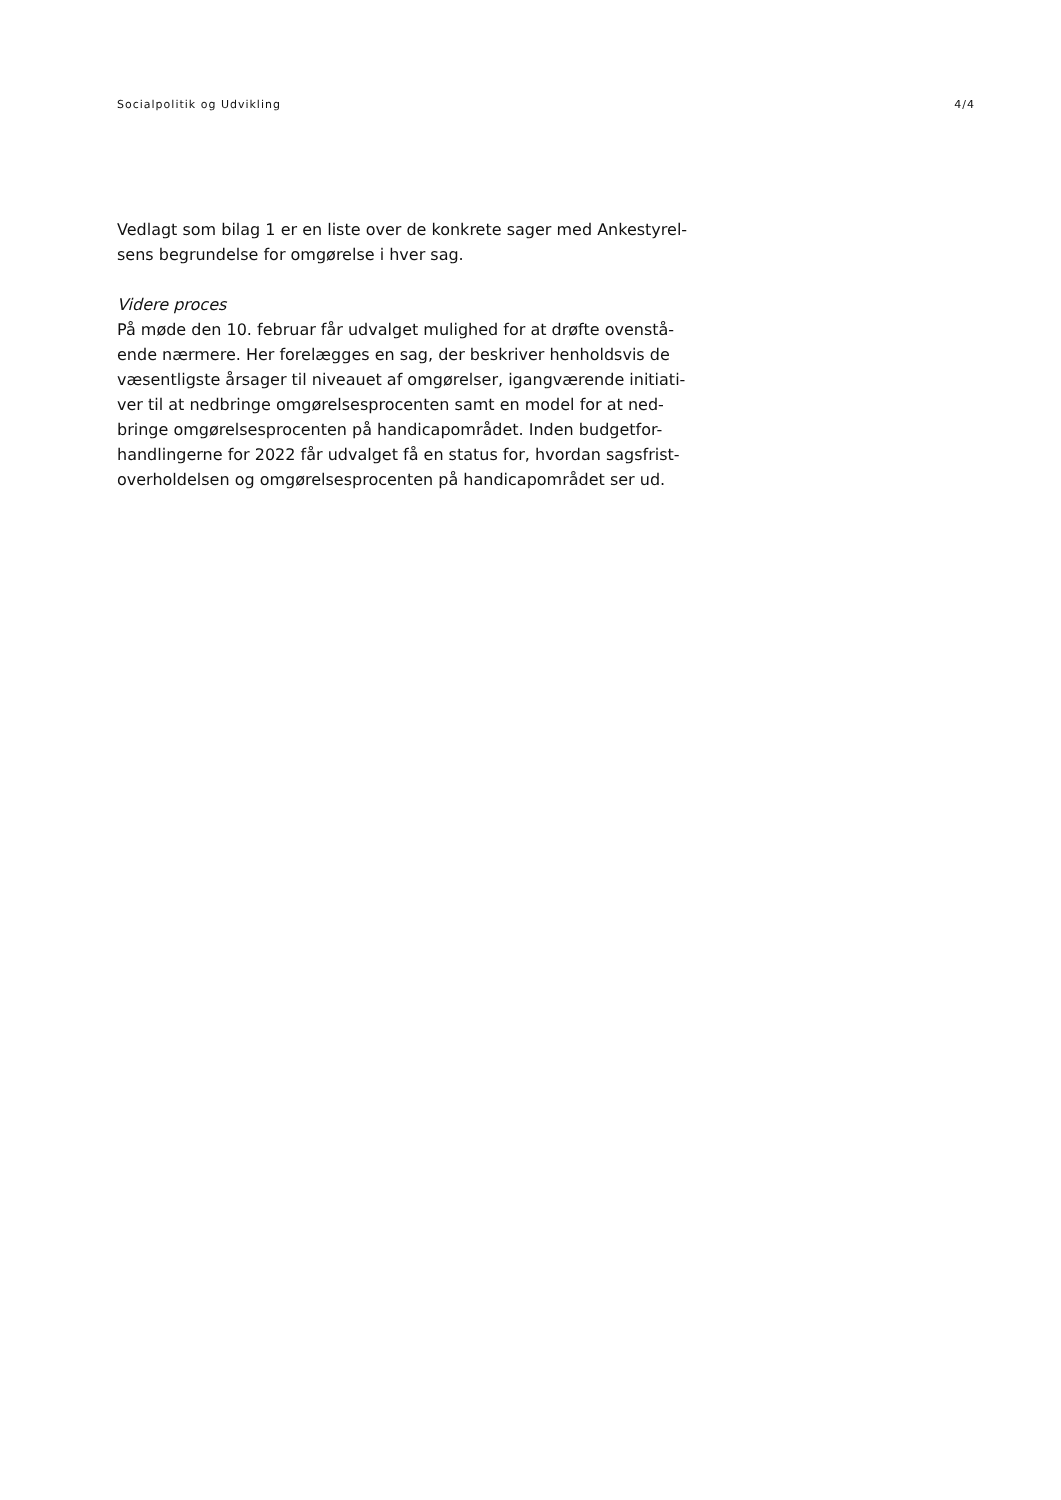Socialpolitik og Udvikling 4/4
Vedlagt som bilag 1 er en liste over de konkrete sager med Ankestyrel-sens begrundelse for omgørelse i hver sag.
Videre proces
På møde den 10. februar får udvalget mulighed for at drøfte ovenstå-ende nærmere. Her forelægges en sag, der beskriver henholdsvis de væsentligste årsager til niveauet af omgørelser, igangværende initiati-ver til at nedbringe omgørelsesprocenten samt en model for at ned-bringe omgørelsesprocenten på handicapområdet. Inden budgetfor-handlingerne for 2022 får udvalget få en status for, hvordan sagsfrist-overholdelsen og omgørelsesprocenten på handicapområdet ser ud.